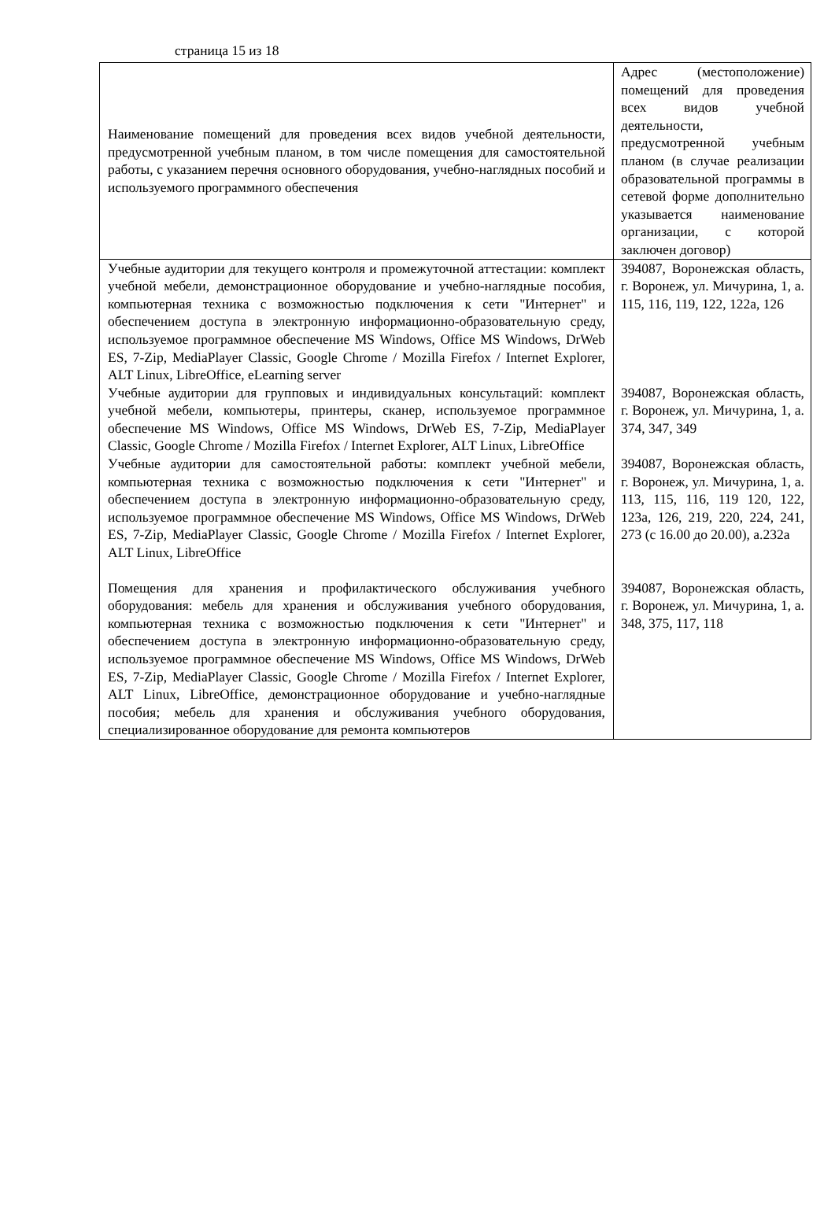страница 15 из 18
| Наименование помещений для проведения всех видов учебной деятельности, предусмотренной учебным планом, в том числе помещения для самостоятельной работы, с указанием перечня основного оборудования, учебно-наглядных пособий и используемого программного обеспечения | Адрес (местоположение) помещений для проведения всех видов учебной деятельности, предусмотренной учебным планом (в случае реализации образовательной программы в сетевой форме дополнительно указывается наименование организации, с которой заключен договор) |
| Учебные аудитории для текущего контроля и промежуточной аттестации: комплект учебной мебели, демонстрационное оборудование и учебно-наглядные пособия, компьютерная техника с возможностью подключения к сети "Интернет" и обеспечением доступа в электронную информационно-образовательную среду, используемое программное обеспечение MS Windows, Office MS Windows, DrWeb ES, 7-Zip, MediaPlayer Classic, Google Chrome / Mozilla Firefox / Internet Explorer, ALT Linux, LibreOffice, eLearning server | 394087, Воронежская область, г. Воронеж, ул. Мичурина, 1, а. 115, 116, 119, 122, 122а, 126 |
| Учебные аудитории для групповых и индивидуальных консультаций: комплект учебной мебели, компьютеры, принтеры, сканер, используемое программное обеспечение MS Windows, Office MS Windows, DrWeb ES, 7-Zip, MediaPlayer Classic, Google Chrome / Mozilla Firefox / Internet Explorer, ALT Linux, LibreOffice | 394087, Воронежская область, г. Воронеж, ул. Мичурина, 1, а. 374, 347, 349 |
| Учебные аудитории для самостоятельной работы: комплект учебной мебели, компьютерная техника с возможностью подключения к сети "Интернет" и обеспечением доступа в электронную информационно-образовательную среду, используемое программное обеспечение MS Windows, Office MS Windows, DrWeb ES, 7-Zip, MediaPlayer Classic, Google Chrome / Mozilla Firefox / Internet Explorer, ALT Linux, LibreOffice | 394087, Воронежская область, г. Воронеж, ул. Мичурина, 1, а. 113, 115, 116, 119 120, 122, 123а, 126, 219, 220, 224, 241, 273 (с 16.00 до 20.00), а.232а |
| Помещения для хранения и профилактического обслуживания учебного оборудования: мебель для хранения и обслуживания учебного оборудования, компьютерная техника с возможностью подключения к сети "Интернет" и обеспечением доступа в электронную информационно-образовательную среду, используемое программное обеспечение MS Windows, Office MS Windows, DrWeb ES, 7-Zip, MediaPlayer Classic, Google Chrome / Mozilla Firefox / Internet Explorer, ALT Linux, LibreOffice, демонстрационное оборудование и учебно-наглядные пособия; мебель для хранения и обслуживания учебного оборудования, специализированное оборудование для ремонта компьютеров | 394087, Воронежская область, г. Воронеж, ул. Мичурина, 1, а. 348, 375, 117, 118 |